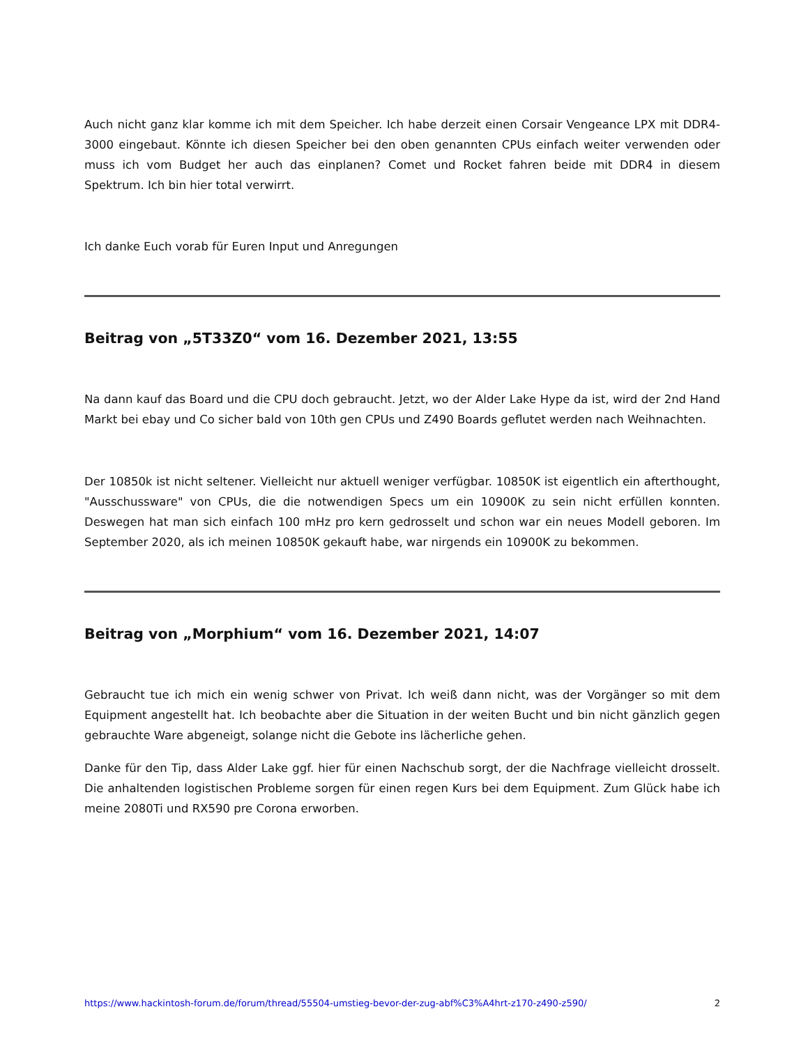Auch nicht ganz klar komme ich mit dem Speicher. Ich habe derzeit einen Corsair Vengeance LPX mit DDR4-3000 eingebaut. Könnte ich diesen Speicher bei den oben genannten CPUs einfach weiter verwenden oder muss ich vom Budget her auch das einplanen? Comet und Rocket fahren beide mit DDR4 in diesem Spektrum. Ich bin hier total verwirrt.
Ich danke Euch vorab für Euren Input und Anregungen
Beitrag von „5T33Z0“ vom 16. Dezember 2021, 13:55
Na dann kauf das Board und die CPU doch gebraucht. Jetzt, wo der Alder Lake Hype da ist, wird der 2nd Hand Markt bei ebay und Co sicher bald von 10th gen CPUs und Z490 Boards geflutet werden nach Weihnachten.
Der 10850k ist nicht seltener. Vielleicht nur aktuell weniger verfügbar. 10850K ist eigentlich ein afterthought, "Ausschussware" von CPUs, die die notwendigen Specs um ein 10900K zu sein nicht erfüllen konnten. Deswegen hat man sich einfach 100 mHz pro kern gedrosselt und schon war ein neues Modell geboren. Im September 2020, als ich meinen 10850K gekauft habe, war nirgends ein 10900K zu bekommen.
Beitrag von „Morphium“ vom 16. Dezember 2021, 14:07
Gebraucht tue ich mich ein wenig schwer von Privat. Ich weiß dann nicht, was der Vorgänger so mit dem Equipment angestellt hat. Ich beobachte aber die Situation in der weiten Bucht und bin nicht gänzlich gegen gebrauchte Ware abgeneigt, solange nicht die Gebote ins lächerliche gehen.
Danke für den Tip, dass Alder Lake ggf. hier für einen Nachschub sorgt, der die Nachfrage vielleicht drosselt. Die anhaltenden logistischen Probleme sorgen für einen regen Kurs bei dem Equipment. Zum Glück habe ich meine 2080Ti und RX590 pre Corona erworben.
https://www.hackintosh-forum.de/forum/thread/55504-umstieg-bevor-der-zug-abf%C3%A4hrt-z170-z490-z590/ 2